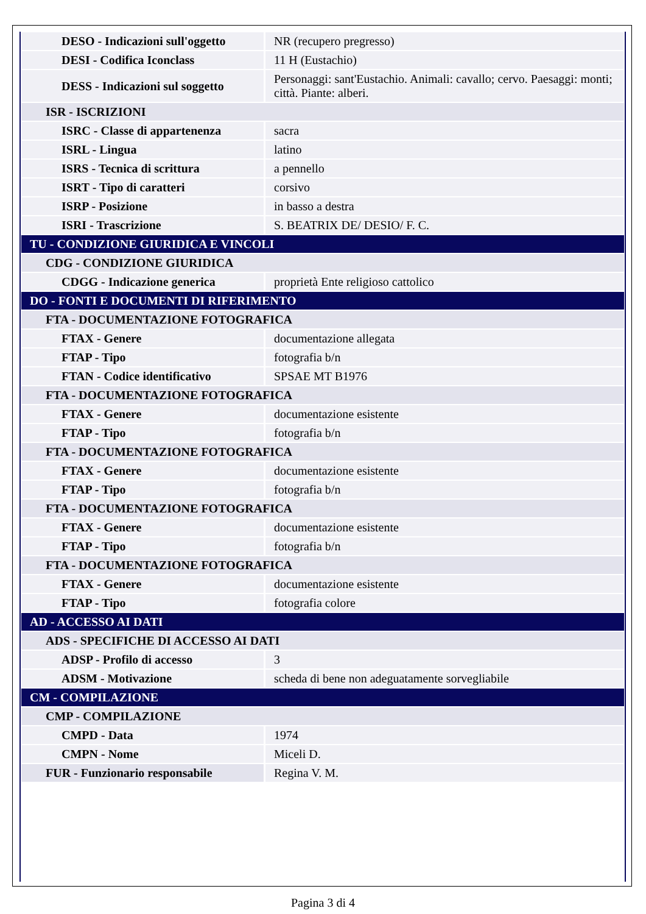| DESO - Indicazioni sull'oggetto | NR (recupero pregresso) |
| DESI - Codifica Iconclass | 11 H (Eustachio) |
| DESS - Indicazioni sul soggetto | Personaggi: sant'Eustachio. Animali: cavallo; cervo. Paesaggi: monti; città. Piante: alberi. |
| ISR - ISCRIZIONI | |
| ISRC - Classe di appartenenza | sacra |
| ISRL - Lingua | latino |
| ISRS - Tecnica di scrittura | a pennello |
| ISRT - Tipo di caratteri | corsivo |
| ISRP - Posizione | in basso a destra |
| ISRI - Trascrizione | S. BEATRIX DE/ DESIO/ F. C. |
| TU - CONDIZIONE GIURIDICA E VINCOLI | |
| CDG - CONDIZIONE GIURIDICA | |
| CDGG - Indicazione generica | proprietà Ente religioso cattolico |
| DO - FONTI E DOCUMENTI DI RIFERIMENTO | |
| FTA - DOCUMENTAZIONE FOTOGRAFICA | |
| FTAX - Genere | documentazione allegata |
| FTAP - Tipo | fotografia b/n |
| FTAN - Codice identificativo | SPSAE MT B1976 |
| FTA - DOCUMENTAZIONE FOTOGRAFICA | |
| FTAX - Genere | documentazione esistente |
| FTAP - Tipo | fotografia b/n |
| FTA - DOCUMENTAZIONE FOTOGRAFICA | |
| FTAX - Genere | documentazione esistente |
| FTAP - Tipo | fotografia b/n |
| FTA - DOCUMENTAZIONE FOTOGRAFICA | |
| FTAX - Genere | documentazione esistente |
| FTAP - Tipo | fotografia b/n |
| FTA - DOCUMENTAZIONE FOTOGRAFICA | |
| FTAX - Genere | documentazione esistente |
| FTAP - Tipo | fotografia colore |
| AD - ACCESSO AI DATI | |
| ADS - SPECIFICHE DI ACCESSO AI DATI | |
| ADSP - Profilo di accesso | 3 |
| ADSM - Motivazione | scheda di bene non adeguatamente sorvegliabile |
| CM - COMPILAZIONE | |
| CMP - COMPILAZIONE | |
| CMPD - Data | 1974 |
| CMPN - Nome | Miceli D. |
| FUR - Funzionario responsabile | Regina V. M. |
Pagina 3 di 4